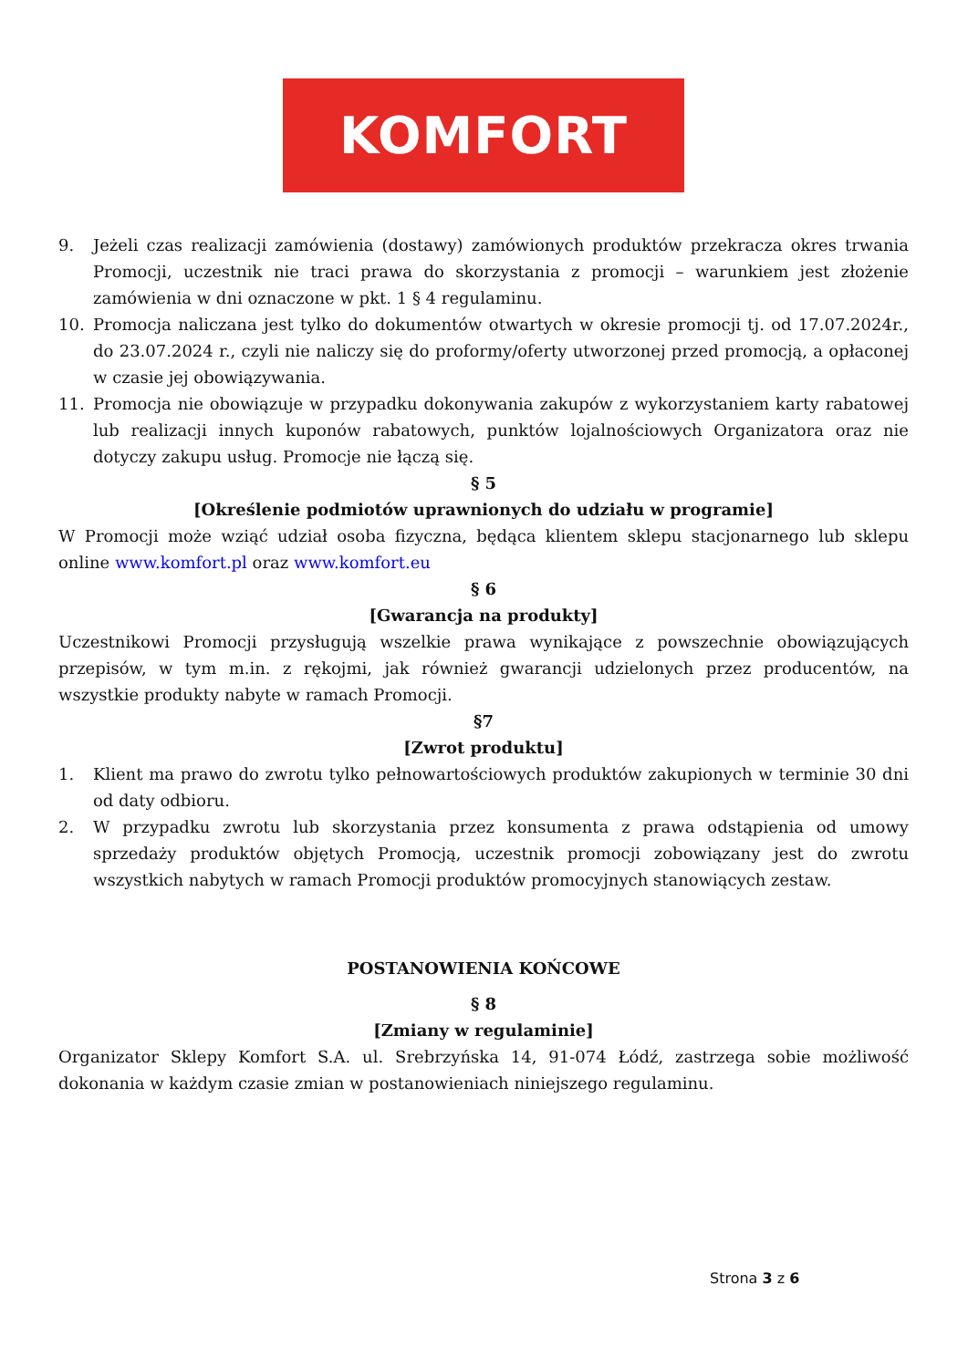KOMFORT
9. Jeżeli czas realizacji zamówienia (dostawy) zamówionych produktów przekracza okres trwania Promocji, uczestnik nie traci prawa do skorzystania z promocji – warunkiem jest złożenie zamówienia w dni oznaczone w pkt. 1 § 4 regulaminu.
10. Promocja naliczana jest tylko do dokumentów otwartych w okresie promocji tj. od 17.07.2024r., do 23.07.2024 r., czyli nie naliczy się do proformy/oferty utworzonej przed promocją, a opłaconej w czasie jej obowiązywania.
11. Promocja nie obowiązuje w przypadku dokonywania zakupów z wykorzystaniem karty rabatowej lub realizacji innych kuponów rabatowych, punktów lojalnościowych Organizatora oraz nie dotyczy zakupu usług. Promocje nie łączą się.
§ 5
[Określenie podmiotów uprawnionych do udziału w programie]
W Promocji może wziąć udział osoba fizyczna, będąca klientem sklepu stacjonarnego lub sklepu online www.komfort.pl oraz www.komfort.eu
§ 6
[Gwarancja na produkty]
Uczestnikowi Promocji przysługują wszelkie prawa wynikające z powszechnie obowiązujących przepisów, w tym m.in. z rękojmi, jak również gwarancji udzielonych przez producentów, na wszystkie produkty nabyte w ramach Promocji.
§7
[Zwrot produktu]
1. Klient ma prawo do zwrotu tylko pełnowartościowych produktów zakupionych w terminie 30 dni od daty odbioru.
2. W przypadku zwrotu lub skorzystania przez konsumenta z prawa odstąpienia od umowy sprzedaży produktów objętych Promocją, uczestnik promocji zobowiązany jest do zwrotu wszystkich nabytych w ramach Promocji produktów promocyjnych stanowiących zestaw.
POSTANOWIENIA KOŃCOWE
§ 8
[Zmiany w regulaminie]
Organizator Sklepy Komfort S.A. ul. Srebrzyńska 14, 91-074 Łódź, zastrzega sobie możliwość dokonania w każdym czasie zmian w postanowieniach niniejszego regulaminu.
Strona 3 z 6